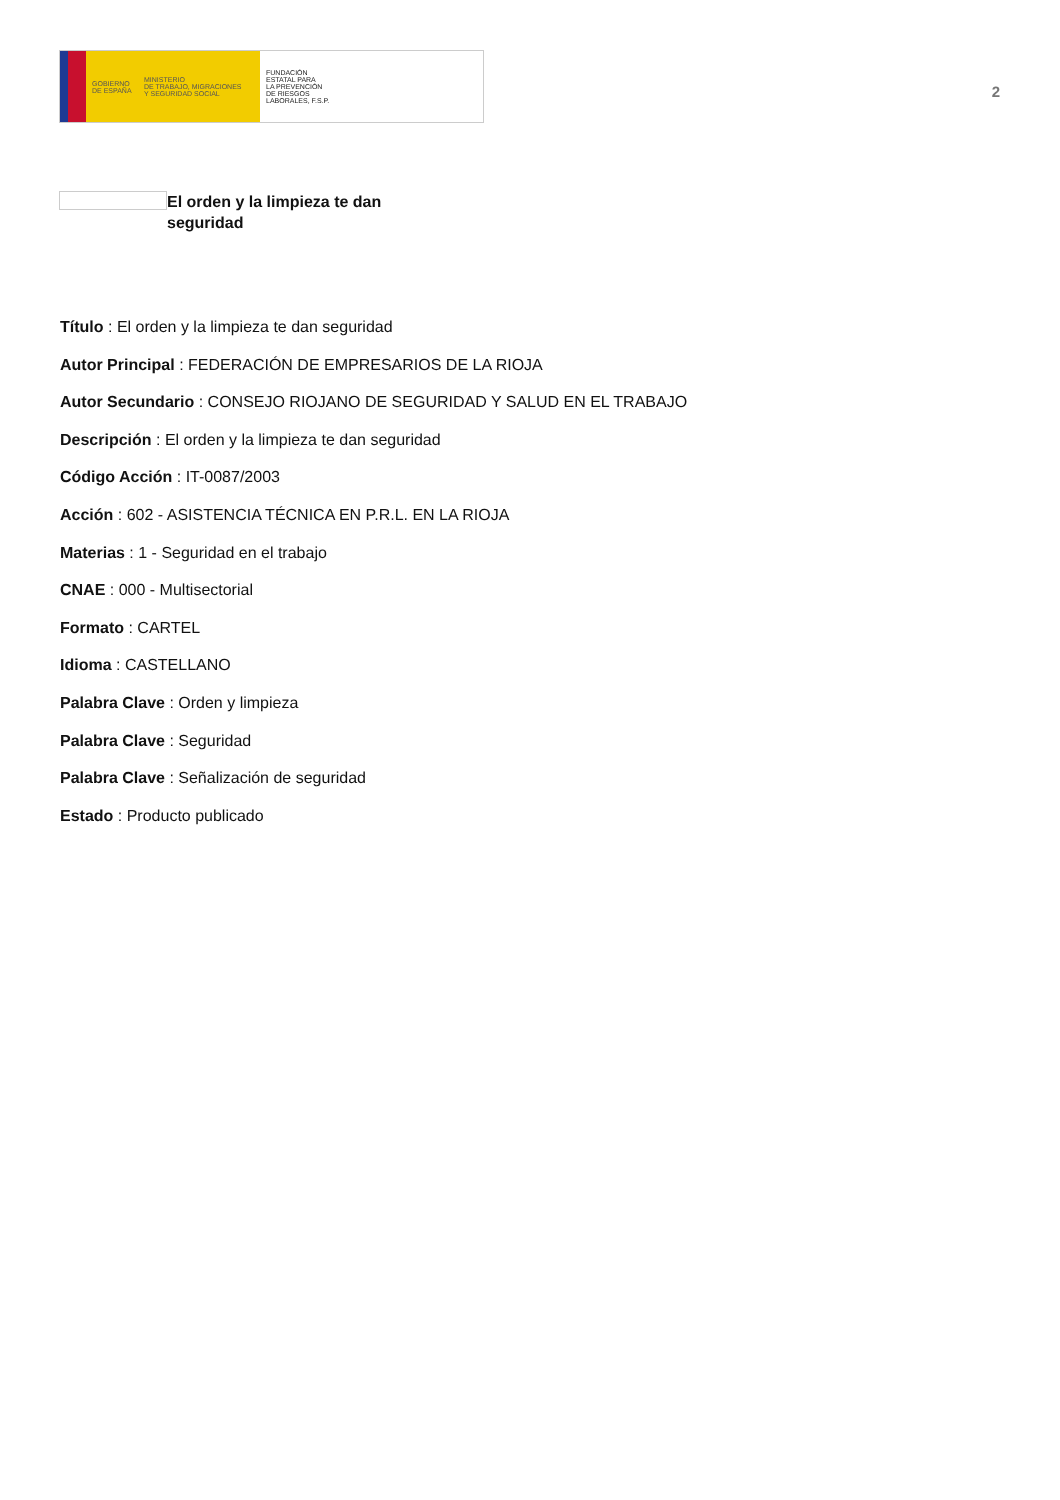GOBIERNO
DE ESPAÑA
MINISTERIO
DE TRABAJO, MIGRACIONES
Y SEGURIDAD SOCIAL
FUNDACIÓN
ESTATAL PARA
LA PREVENCIÓN
DE RIESGOS
LABORALES, F.S.P.
2
El orden y la limpieza te dan seguridad
Título : El orden y la limpieza te dan seguridad
Autor Principal : FEDERACIÓN DE EMPRESARIOS DE LA RIOJA
Autor Secundario : CONSEJO RIOJANO DE SEGURIDAD Y SALUD EN EL TRABAJO
Descripción : El orden y la limpieza te dan seguridad
Código Acción : IT-0087/2003
Acción : 602 - ASISTENCIA TÉCNICA EN P.R.L. EN LA RIOJA
Materias : 1 - Seguridad en el trabajo
CNAE : 000 - Multisectorial
Formato : CARTEL
Idioma : CASTELLANO
Palabra Clave : Orden y limpieza
Palabra Clave : Seguridad
Palabra Clave : Señalización de seguridad
Estado : Producto publicado